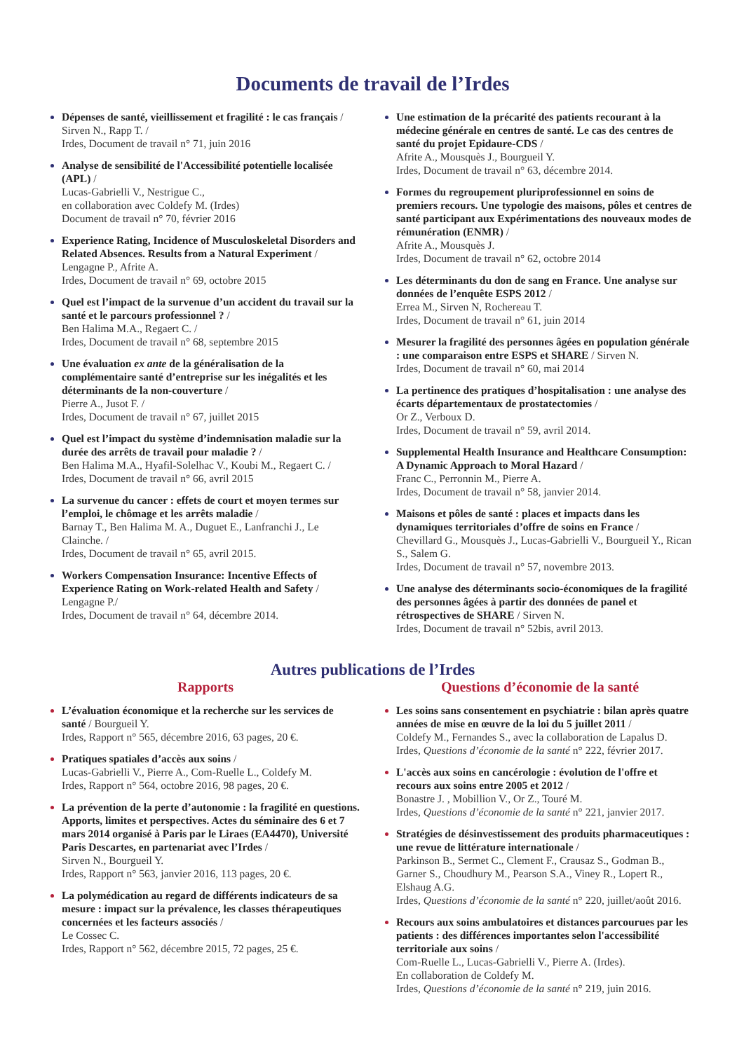Documents de travail de l’Irdes
Dépenses de santé, vieillissement et fragilité : le cas français / Sirven N., Rapp T. /
Irdes, Document de travail n° 71, juin 2016
Analyse de sensibilité de l'Accessibilité potentielle localisée (APL) /
Lucas-Gabrielli V., Nestrigue C.,
en collaboration avec Coldefy M. (Irdes)
Document de travail n° 70, février 2016
Experience Rating, Incidence of Musculoskeletal Disorders and Related Absences. Results from a Natural Experiment / Lengagne P., Afrite A.
Irdes, Document de travail n° 69, octobre 2015
Quel est l’impact de la survenue d’un accident du travail sur la santé et le parcours professionnel ? /
Ben Halima M.A., Regaert C. /
Irdes, Document de travail n° 68, septembre 2015
Une évaluation ex ante de la généralisation de la complémentaire santé d’entreprise sur les inégalités et les déterminants de la non-couverture /
Pierre A., Jusot F. /
Irdes, Document de travail n° 67, juillet 2015
Quel est l’impact du système d’indemnisation maladie sur la durée des arrêts de travail pour maladie ? /
Ben Halima M.A., Hyafil-Solelhac V., Koubi M., Regaert C. /
Irdes, Document de travail n° 66, avril 2015
La survenue du cancer : effets de court et moyen termes sur l’emploi, le chômage et les arrêts maladie /
Barnay T., Ben Halima M. A., Duguet E., Lanfranchi J., Le Clainche. /
Irdes, Document de travail n° 65, avril 2015.
Workers Compensation Insurance: Incentive Effects of Experience Rating on Work-related Health and Safety /
Lengagne P./
Irdes, Document de travail n° 64, décembre 2014.
Une estimation de la précarité des patients recourant à la médecine générale en centres de santé. Le cas des centres de santé du projet Epidaure-CDS /
Afrite A., Mousquès J., Bourgueil Y.
Irdes, Document de travail n° 63, décembre 2014.
Formes du regroupement pluriprofessionnel en soins de premiers recours. Une typologie des maisons, pôles et centres de santé participant aux Expérimentations des nouveaux modes de rémunération (ENMR) /
Afrite A., Mousquès J.
Irdes, Document de travail n° 62, octobre 2014
Les déterminants du don de sang en France. Une analyse sur données de l’enquête ESPS 2012 /
Errea M., Sirven N, Rochereau T.
Irdes, Document de travail n° 61, juin 2014
Mesurer la fragilité des personnes âgées en population générale : une comparaison entre ESPS et SHARE / Sirven N.
Irdes, Document de travail n° 60, mai 2014
La pertinence des pratiques d’hospitalisation : une analyse des écarts départementaux de prostatectomies /
Or Z., Verboux D.
Irdes, Document de travail n° 59, avril 2014.
Supplemental Health Insurance and Healthcare Consumption: A Dynamic Approach to Moral Hazard /
Franc C., Perronnin M., Pierre A.
Irdes, Document de travail n° 58, janvier 2014.
Maisons et pôles de santé : places et impacts dans les dynamiques territoriales d’offre de soins en France /
Chevillard G., Mousquès J., Lucas-Gabrielli V., Bourgueil Y., Rican S., Salem G.
Irdes, Document de travail n° 57, novembre 2013.
Une analyse des déterminants socio-économiques de la fragilité des personnes âgées à partir des données de panel et rétrospectives de SHARE / Sirven N.
Irdes, Document de travail n° 52bis, avril 2013.
Autres publications de l’Irdes
Rapports
L’évaluation économique et la recherche sur les services de santé / Bourgueil Y.
Irdes, Rapport n° 565, décembre 2016, 63 pages, 20 €.
Pratiques spatiales d’accès aux soins /
Lucas-Gabrielli V., Pierre A., Com-Ruelle L., Coldefy M.
Irdes, Rapport n° 564, octobre 2016, 98 pages, 20 €.
La prévention de la perte d’autonomie : la fragilité en questions. Apports, limites et perspectives. Actes du séminaire des 6 et 7 mars 2014 organisé à Paris par le Liraes (EA4470), Université Paris Descartes, en partenariat avec l’Irdes /
Sirven N., Bourgueil Y.
Irdes, Rapport n° 563, janvier 2016, 113 pages, 20 €.
La polymédication au regard de différents indicateurs de sa mesure : impact sur la prévalence, les classes thérapeutiques concernées et les facteurs associés /
Le Cossec C.
Irdes, Rapport n° 562, décembre 2015, 72 pages, 25 €.
Questions d’économie de la santé
Les soins sans consentement en psychiatrie : bilan après quatre années de mise en œuvre de la loi du 5 juillet 2011 /
Coldefy M., Fernandes S., avec la collaboration de Lapalus D.
Irdes, Questions d’économie de la santé n° 222, février 2017.
L'accès aux soins en cancérologie : évolution de l'offre et recours aux soins entre 2005 et 2012 /
Bonastre J. , Mobillion V., Or Z., Touré M.
Irdes, Questions d’économie de la santé n° 221, janvier 2017.
Stratégies de désinvestissement des produits pharmaceutiques : une revue de littérature internationale /
Parkinson B., Sermet C., Clement F., Crausaz S., Godman B., Garner S., Choudhury M., Pearson S.A., Viney R., Lopert R., Elshaug A.G.
Irdes, Questions d’économie de la santé n° 220, juillet/août 2016.
Recours aux soins ambulatoires et distances parcourues par les patients : des différences importantes selon l'accessibilité territoriale aux soins /
Com-Ruelle L., Lucas-Gabrielli V., Pierre A. (Irdes).
En collaboration de Coldefy M.
Irdes, Questions d’économie de la santé n° 219, juin 2016.